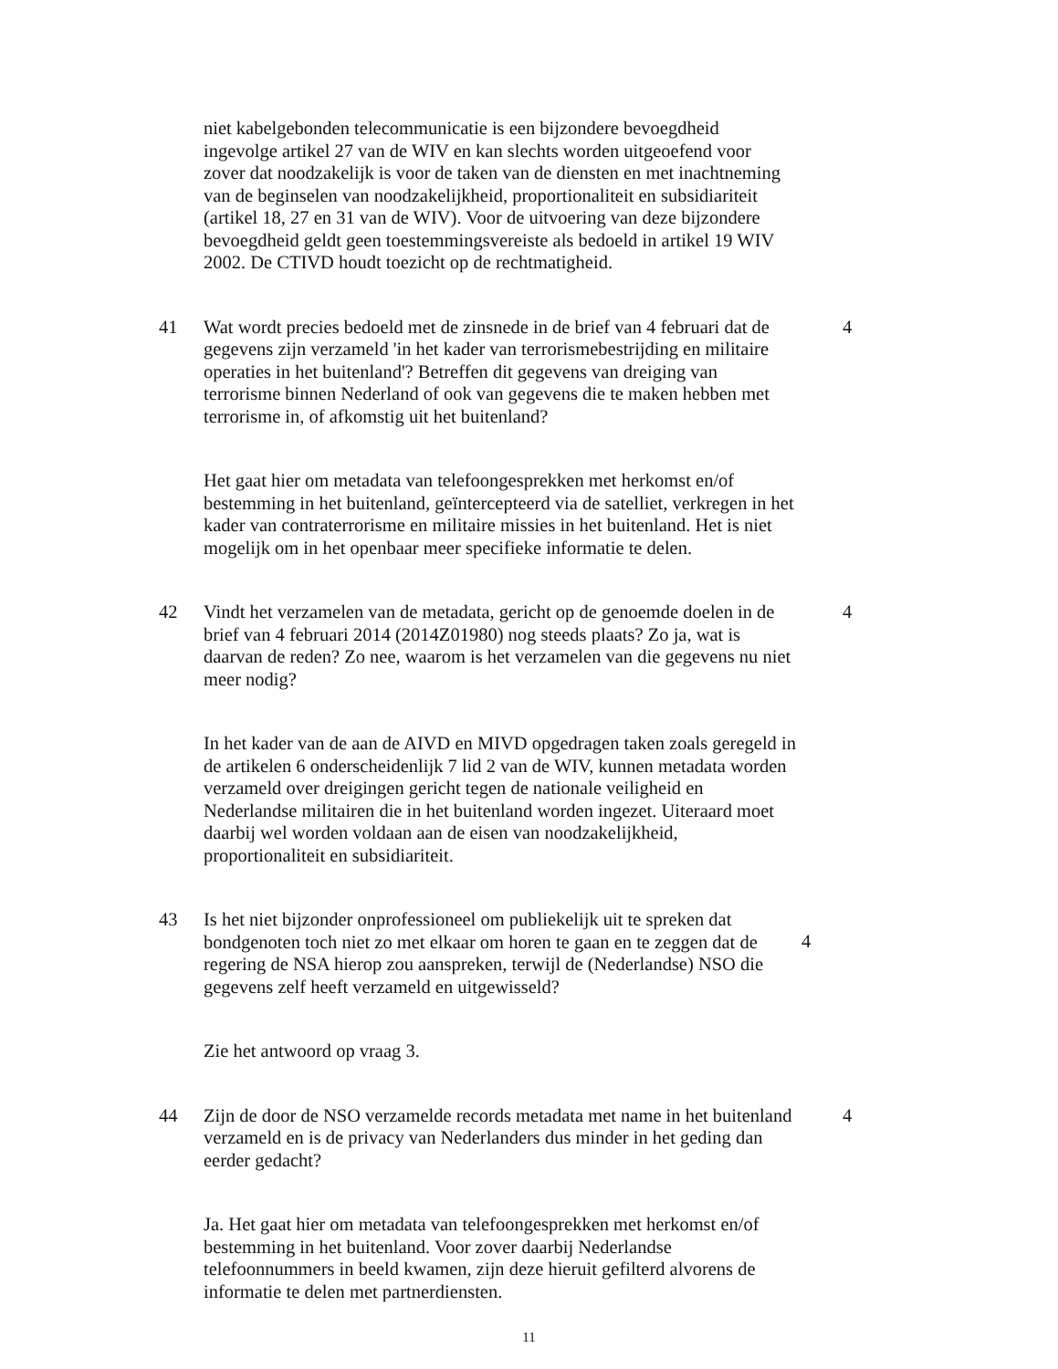niet kabelgebonden telecommunicatie is een bijzondere bevoegdheid ingevolge artikel 27 van de WIV en kan slechts worden uitgeoefend voor zover dat noodzakelijk is voor de taken van de diensten en met inachtneming van de beginselen van noodzakelijkheid, proportionaliteit en subsidiariteit (artikel 18, 27 en 31 van de WIV). Voor de uitvoering van deze bijzondere bevoegdheid geldt geen toestemmingsvereiste als bedoeld in artikel 19 WIV 2002. De CTIVD houdt toezicht op de rechtmatigheid.
41 Wat wordt precies bedoeld met de zinsnede in de brief van 4 februari dat de gegevens zijn verzameld 'in het kader van terrorismebestrijding en militaire operaties in het buitenland'? Betreffen dit gegevens van dreiging van terrorisme binnen Nederland of ook van gegevens die te maken hebben met terrorisme in, of afkomstig uit het buitenland?
4
Het gaat hier om metadata van telefoongesprekken met herkomst en/of bestemming in het buitenland, geïntercepteerd via de satelliet, verkregen in het kader van contraterrorisme en militaire missies in het buitenland. Het is niet mogelijk om in het openbaar meer specifieke informatie te delen.
42 Vindt het verzamelen van de metadata, gericht op de genoemde doelen in de brief van 4 februari 2014 (2014Z01980) nog steeds plaats? Zo ja, wat is daarvan de reden? Zo nee, waarom is het verzamelen van die gegevens nu niet meer nodig?
4
In het kader van de aan de AIVD en MIVD opgedragen taken zoals geregeld in de artikelen 6 onderscheidenlijk 7 lid 2 van de WIV, kunnen metadata worden verzameld over dreigingen gericht tegen de nationale veiligheid en Nederlandse militairen die in het buitenland worden ingezet. Uiteraard moet daarbij wel worden voldaan aan de eisen van noodzakelijkheid, proportionaliteit en subsidiariteit.
43 Is het niet bijzonder onprofessioneel om publiekelijk uit te spreken dat bondgenoten toch niet zo met elkaar om horen te gaan en te zeggen dat de regering de NSA hierop zou aanspreken, terwijl de (Nederlandse) NSO die gegevens zelf heeft verzameld en uitgewisseld?
4
Zie het antwoord op vraag 3.
44 Zijn de door de NSO verzamelde records metadata met name in het buitenland verzameld en is de privacy van Nederlanders dus minder in het geding dan eerder gedacht?
4
Ja. Het gaat hier om metadata van telefoongesprekken met herkomst en/of bestemming in het buitenland. Voor zover daarbij Nederlandse telefoonnummers in beeld kwamen, zijn deze hieruit gefilterd alvorens de informatie te delen met partnerdiensten.
11